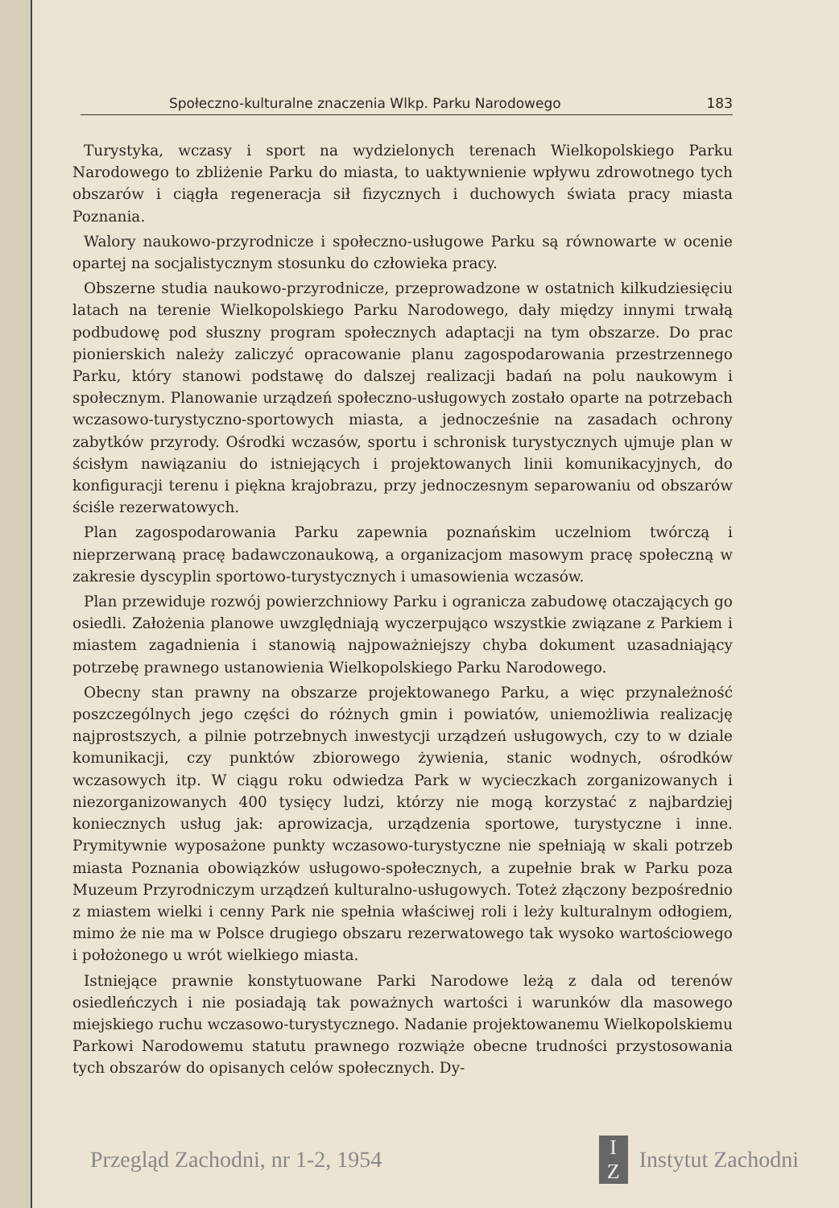Społeczno-kulturalne znaczenia Wlkp. Parku Narodowego 183
Turystyka, wczasy i sport na wydzielonych terenach Wielkopolskiego Parku Narodowego to zbliżenie Parku do miasta, to uaktywnienie wpływu zdrowotnego tych obszarów i ciągła regeneracja sił fizycznych i duchowych świata pracy miasta Poznania.
Walory naukowo-przyrodnicze i społeczno-usługowe Parku są równowarte w ocenie opartej na socjalistycznym stosunku do człowieka pracy.
Obszerne studia naukowo-przyrodnicze, przeprowadzone w ostatnich kilkudziesięciu latach na terenie Wielkopolskiego Parku Narodowego, dały między innymi trwałą podbudowę pod słuszny program społecznych adaptacji na tym obszarze. Do prac pionierskich należy zaliczyć opracowanie planu zagospodarowania przestrzennego Parku, który stanowi podstawę do dalszej realizacji badań na polu naukowym i społecznym. Planowanie urządzeń społeczno-usługowych zostało oparte na potrzebach wczasowo-turystyczno-sportowych miasta, a jednocześnie na zasadach ochrony zabytków przyrody. Ośrodki wczasów, sportu i schronisk turystycznych ujmuje plan w ścisłym nawiązaniu do istniejących i projektowanych linii komunikacyjnych, do konfiguracji terenu i piękna krajobrazu, przy jednoczesnym separowaniu od obszarów ściśle rezerwatowych.
Plan zagospodarowania Parku zapewnia poznańskim uczelniom twórczą i nieprzerwaną pracę badawczonaukową, a organizacjom masowym pracę społeczną w zakresie dyscyplin sportowo-turystycznych i umasowienia wczasów.
Plan przewiduje rozwój powierzchniowy Parku i ogranicza zabudowę otaczających go osiedli. Założenia planowe uwzględniają wyczerpująco wszystkie związane z Parkiem i miastem zagadnienia i stanowią najpoważniejszy chyba dokument uzasadniający potrzebę prawnego ustanowienia Wielkopolskiego Parku Narodowego.
Obecny stan prawny na obszarze projektowanego Parku, a więc przynależność poszczególnych jego części do różnych gmin i powiatów, uniemożliwia realizację najprostszych, a pilnie potrzebnych inwestycji urządzeń usługowych, czy to w dziale komunikacji, czy punktów zbiorowego żywienia, stanic wodnych, ośrodków wczasowych itp. W ciągu roku odwiedza Park w wycieczkach zorganizowanych i niezorganizowanych 400 tysięcy ludzi, którzy nie mogą korzystać z najbardziej koniecznych usług jak: aprowizacja, urządzenia sportowe, turystyczne i inne. Prymitywnie wyposażone punkty wczasowo-turystyczne nie spełniają w skali potrzeb miasta Poznania obowiązków usługowo-społecznych, a zupełnie brak w Parku poza Muzeum Przyrodniczym urządzeń kulturalno-usługowych. Toteż złączony bezpośrednio z miastem wielki i cenny Park nie spełnia właściwej roli i leży kulturalnym odłogiem, mimo że nie ma w Polsce drugiego obszaru rezerwatowego tak wysoko wartościowego i położonego u wrót wielkiego miasta.
Istniejące prawnie konstytuowane Parki Narodowe leżą z dala od terenów osiedleńczych i nie posiadają tak poważnych wartości i warunków dla masowego miejskiego ruchu wczasowo-turystycznego. Nadanie projektowanemu Wielkopolskiemu Parkowi Narodowemu statutu prawnego rozwiąże obecne trudności przystosowania tych obszarów do opisanych celów społecznych. Dy-
Przegląd Zachodni, nr 1-2, 1954 I
Z Instytut Zachodni